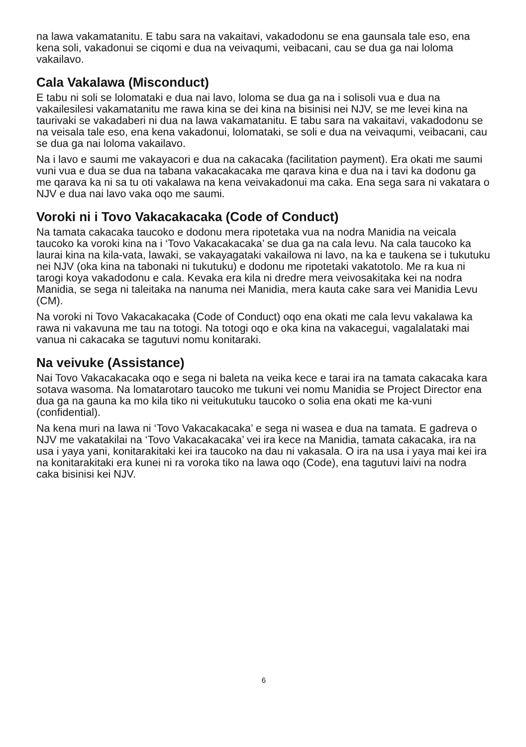na lawa vakamatanitu. E tabu sara na vakaitavi, vakadodonu se ena gaunsala tale eso, ena kena soli, vakadonui se ciqomi e dua na veivaqumi, veibacani, cau se dua ga nai loloma vakailavo.
Cala Vakalawa (Misconduct)
E tabu ni soli se lolomataki e dua nai lavo, loloma se dua ga na i solisoli vua e dua na vakailesilesi vakamatanitu me rawa kina se dei kina na bisinisi nei NJV, se me levei kina na taurivaki se vakadaberi ni dua na lawa vakamatanitu. E tabu sara na vakaitavi, vakadodonu se na veisala tale eso, ena kena vakadonui, lolomataki, se soli e dua na veivaqumi, veibacani, cau se dua ga nai loloma vakailavo.
Na i lavo e saumi me vakayacori e dua na cakacaka (facilitation payment). Era okati me saumi vuni vua e dua se dua na tabana vakacakacaka me qarava kina e dua na i tavi ka dodonu ga me qarava ka ni sa tu oti vakalawa na kena veivakadonui ma caka. Ena sega sara ni vakatara o NJV e dua nai lavo vaka oqo me saumi.
Voroki ni i Tovo Vakacakacaka (Code of Conduct)
Na tamata cakacaka taucoko e dodonu mera ripotetaka vua na nodra Manidia na veicala taucoko ka voroki kina na i ‘Tovo Vakacakacaka’ se dua ga na cala levu. Na cala taucoko ka laurai kina na kila-vata, lawaki, se vakayagataki vakailowa ni lavo, na ka e taukena se i tukutuku nei NJV (oka kina na tabonaki ni tukutuku) e dodonu me ripotetaki vakatotolo. Me ra kua ni tarogi koya vakadodonu e cala. Kevaka era kila ni dredre mera veivosakitaka kei na nodra Manidia, se sega ni taleitaka na nanuma nei Manidia, mera kauta cake sara vei Manidia Levu (CM).
Na voroki ni Tovo Vakacakacaka (Code of Conduct) oqo ena okati me cala levu vakalawa ka rawa ni vakavuna me tau na totogi. Na totogi oqo e oka kina na vakacegui, vagalalataki mai vanua ni cakacaka se tagutuvi nomu konitaraki.
Na veivuke (Assistance)
Nai Tovo Vakacakacaka oqo e sega ni baleta na veika kece e tarai ira na tamata cakacaka kara sotava wasoma. Na lomatarotaro taucoko me tukuni vei nomu Manidia se Project Director ena dua ga na gauna ka mo kila tiko ni veitukutuku taucoko o solia ena okati me ka-vuni (confidential).
Na kena muri na lawa ni ‘Tovo Vakacakacaka’ e sega ni wasea e dua na tamata. E gadreva o NJV me vakatakilai na ‘Tovo Vakacakacaka’ vei ira kece na Manidia, tamata cakacaka, ira na usa i yaya yani, konitarakitaki kei ira taucoko na dau ni vakasala. O ira na usa i yaya mai kei ira na konitarakitaki era kunei ni ra voroka tiko na lawa oqo (Code), ena tagutuvi laivi na nodra caka bisinisi kei NJV.
6